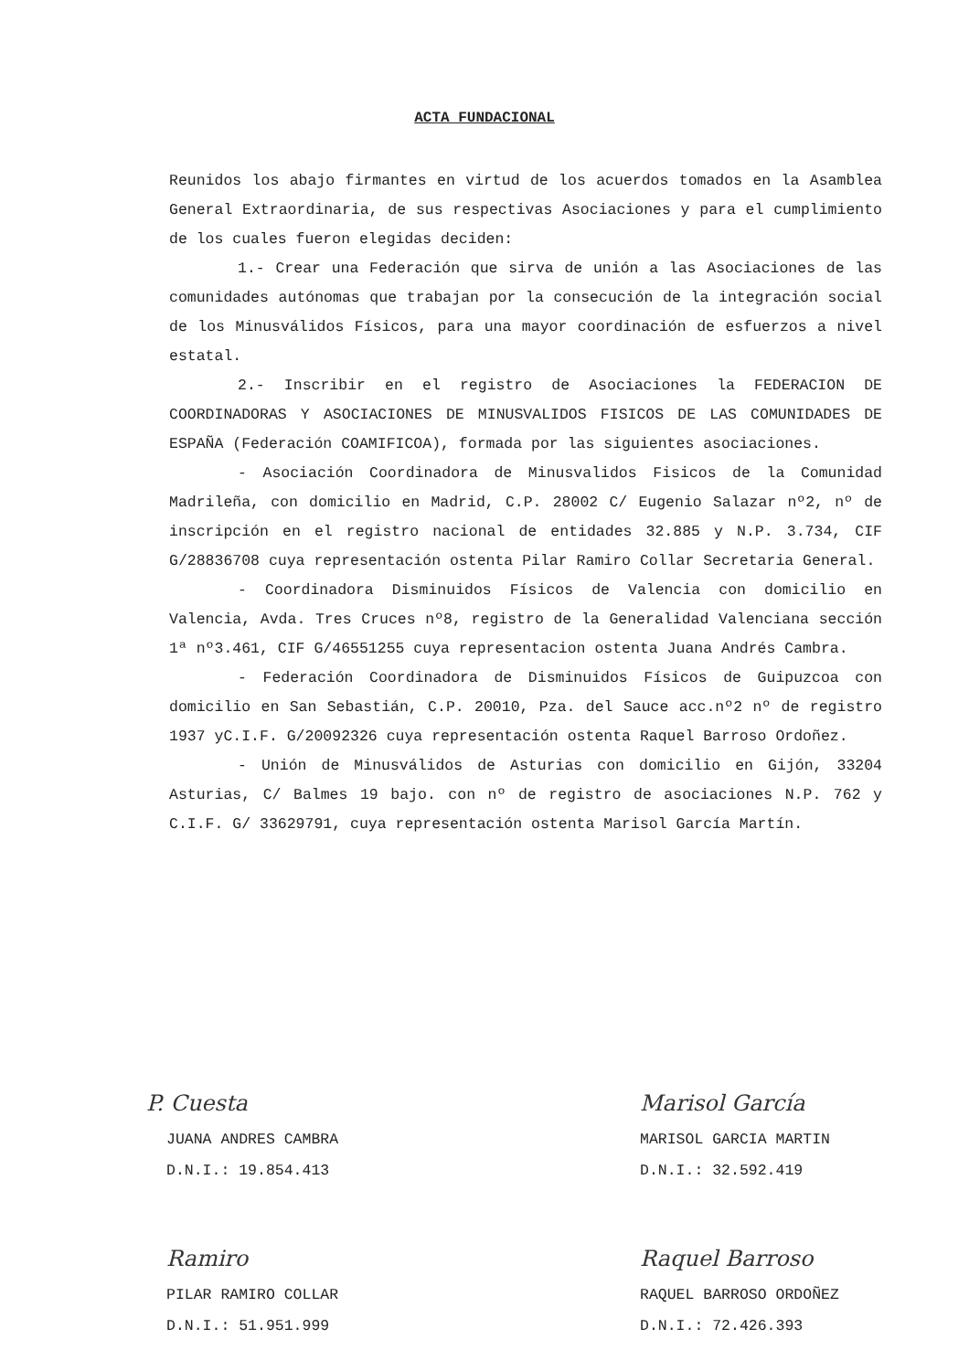ACTA FUNDACIONAL
Reunidos los abajo firmantes en virtud de los acuerdos tomados en la Asamblea General Extraordinaria, de sus respectivas Asociaciones y para el cumplimiento de los cuales fueron elegidas deciden:
1.- Crear una Federación que sirva de unión a las Asociaciones de las comunidades autónomas que trabajan por la consecución de la integración social de los Minusválidos Físicos, para una mayor coordinación de esfuerzos a nivel estatal.
2.- Inscribir en el registro de Asociaciones la FEDERACION DE COORDINADORAS Y ASOCIACIONES DE MINUSVALIDOS FISICOS DE LAS COMUNIDADES DE ESPAÑA (Federación COAMIFICOA), formada por las siguientes asociaciones.
- Asociación Coordinadora de Minusvalidos Fisicos de la Comunidad Madrileña, con domicilio en Madrid, C.P. 28002 C/ Eugenio Salazar nº2, nº de inscripción en el registro nacional de entidades 32.885 y N.P. 3.734, CIF G/28836708 cuya representación ostenta Pilar Ramiro Collar Secretaria General.
- Coordinadora Disminuidos Físicos de Valencia con domicilio en Valencia, Avda. Tres Cruces nº8, registro de la Generalidad Valenciana sección 1ª nº3.461, CIF G/46551255 cuya representacion ostenta Juana Andrés Cambra.
- Federación Coordinadora de Disminuidos Físicos de Guipuzcoa con domicilio en San Sebastián, C.P. 20010, Pza. del Sauce acc.nº2 nº de registro 1937 yC.I.F. G/20092326 cuya representación ostenta Raquel Barroso Ordoñez.
- Unión de Minusválidos de Asturias con domicilio en Gijón, 33204 Asturias, C/ Balmes 19 bajo. con nº de registro de asociaciones N.P. 762 y C.I.F. G/ 33629791, cuya representación ostenta Marisol García Martín.
P. Cuesta
JUANA ANDRES CAMBRA
D.N.I.: 19.854.413
Marisol García
MARISOL GARCIA MARTIN
D.N.I.: 32.592.419
Ramiro
PILAR RAMIRO COLLAR
D.N.I.: 51.951.999
Raquel Barroso
RAQUEL BARROSO ORDOÑEZ
D.N.I.: 72.426.393